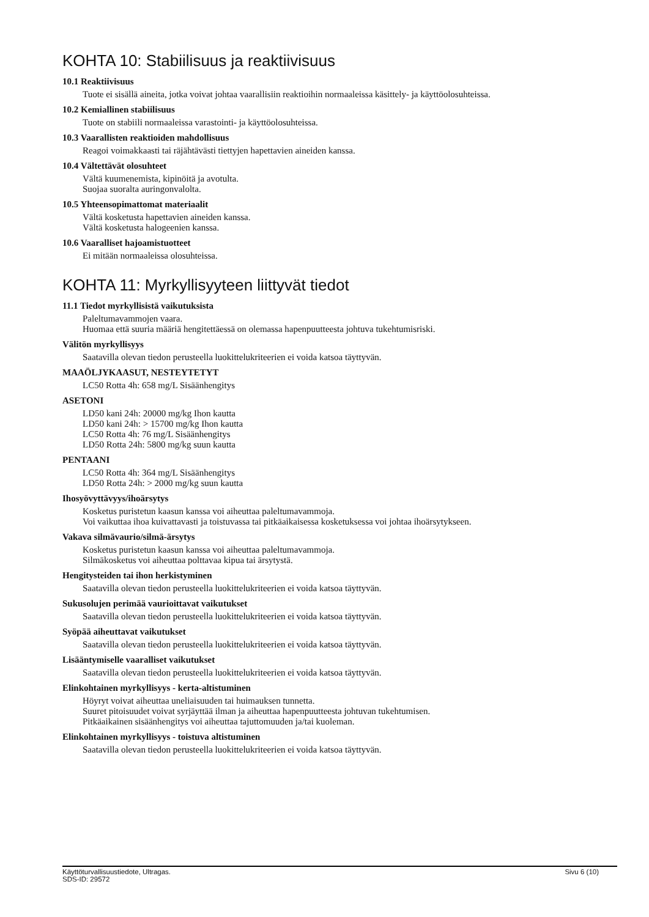KOHTA 10: Stabiilisuus ja reaktiivisuus
10.1 Reaktiivisuus
Tuote ei sisällä aineita, jotka voivat johtaa vaarallisiin reaktioihin normaaleissa käsittely- ja käyttöolosuhteissa.
10.2 Kemiallinen stabiilisuus
Tuote on stabiili normaaleissa varastointi- ja käyttöolosuhteissa.
10.3 Vaarallisten reaktioiden mahdollisuus
Reagoi voimakkaasti tai räjähtävästi tiettyjen hapettavien aineiden kanssa.
10.4 Vältettävät olosuhteet
Vältä kuumenemista, kipinöitä ja avotulta.
Suojaa suoralta auringonvalolta.
10.5 Yhteensopimattomat materiaalit
Vältä kosketusta hapettavien aineiden kanssa.
Vältä kosketusta halogeenien kanssa.
10.6 Vaaralliset hajoamistuotteet
Ei mitään normaaleissa olosuhteissa.
KOHTA 11: Myrkyllisyyteen liittyvät tiedot
11.1 Tiedot myrkyllisistä vaikutuksista
Paleltumavammojen vaara.
Huomaa että suuria määriä hengitettäessä on olemassa hapenpuutteesta johtuva tukehtumisriski.
Välitön myrkyllisyys
Saatavilla olevan tiedon perusteella luokittelukriteerien ei voida katsoa täyttyvän.
MAAÖLJYKAASUT, NESTEYTETYT
LC50 Rotta 4h: 658 mg/L Sisäänhengitys
ASETONI
LD50 kani 24h: 20000 mg/kg Ihon kautta
LD50 kani 24h: > 15700 mg/kg Ihon kautta
LC50 Rotta 4h: 76 mg/L Sisäänhengitys
LD50 Rotta 24h: 5800 mg/kg suun kautta
PENTAANI
LC50 Rotta 4h: 364 mg/L Sisäänhengitys
LD50 Rotta 24h: > 2000 mg/kg suun kautta
Ihosyövyttävyys/ihoärsytys
Kosketus puristetun kaasun kanssa voi aiheuttaa paleltumavammoja.
Voi vaikuttaa ihoa kuivattavasti ja toistuvassa tai pitkäaikaisessa kosketuksessa voi johtaa ihoärsytykseen.
Vakava silmävaurio/silmä-ärsytys
Kosketus puristetun kaasun kanssa voi aiheuttaa paleltumavammoja.
Silmäkosketus voi aiheuttaa polttavaa kipua tai ärsytystä.
Hengitysteiden tai ihon herkistyminen
Saatavilla olevan tiedon perusteella luokittelukriteerien ei voida katsoa täyttyvän.
Sukusolujen perimää vaurioittavat vaikutukset
Saatavilla olevan tiedon perusteella luokittelukriteerien ei voida katsoa täyttyvän.
Syöpää aiheuttavat vaikutukset
Saatavilla olevan tiedon perusteella luokittelukriteerien ei voida katsoa täyttyvän.
Lisääntymiselle vaaralliset vaikutukset
Saatavilla olevan tiedon perusteella luokittelukriteerien ei voida katsoa täyttyvän.
Elinkohtainen myrkyllisyys - kerta-altistuminen
Höyryt voivat aiheuttaa uneliaisuuden tai huimauksen tunnetta.
Suuret pitoisuudet voivat syrjäyttää ilman ja aiheuttaa hapenpuutteesta johtuvan tukehtumisen.
Pitkäaikainen sisäänhengitys voi aiheuttaa tajuttomuuden ja/tai kuoleman.
Elinkohtainen myrkyllisyys - toistuva altistuminen
Saatavilla olevan tiedon perusteella luokittelukriteerien ei voida katsoa täyttyvän.
Käyttöturvallisuustiedote, Ultragas.
SDS-ID: 29572 Sivu 6 (10)